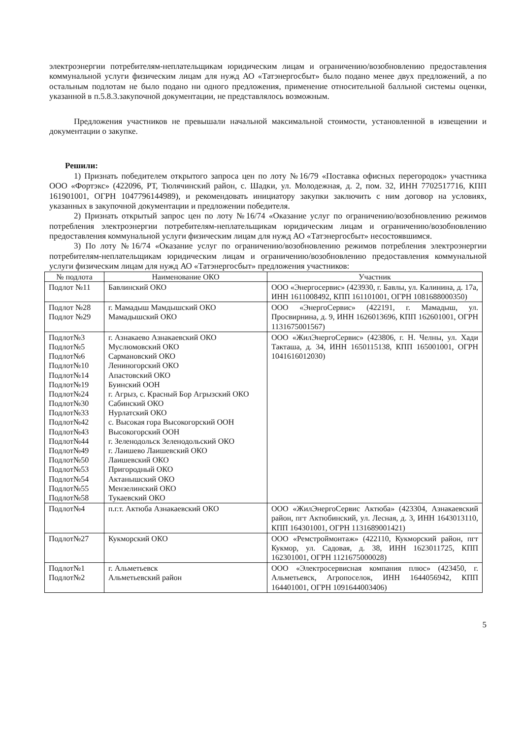электроэнергии потребителям-неплательщикам юридическим лицам и ограничению/возобновлению предоставления коммунальной услуги физическим лицам для нужд АО «Татэнергосбыт» было подано менее двух предложений, а по остальным подлотам не было подано ни одного предложения, применение относительной балльной системы оценки, указанной в п.5.8.3.закупочной документации, не представлялось возможным.
Предложения участников не превышали начальной максимальной стоимости, установленной в извещении и документации о закупке.
Решили:
1) Признать победителем открытого запроса цен по лоту №16/79 «Поставка офисных перегородок» участника ООО «Фортэкс» (422096, РТ, Тюлячинский район, с. Шадки, ул. Молодежная, д. 2, пом. 32, ИНН 7702517716, КПП 161901001, ОГРН 1047796144989), и рекомендовать инициатору закупки заключить с ним договор на условиях, указанных в закупочной документации и предложении победителя.
2) Признать открытый запрос цен по лоту №16/74 «Оказание услуг по ограничению/возобновлению режимов потребления электроэнергии потребителям-неплательщикам юридическим лицам и ограничению/возобновлению предоставления коммунальной услуги физическим лицам для нужд АО «Татэнергосбыт» несостоявшимся.
3) По лоту №16/74 «Оказание услуг по ограничению/возобновлению режимов потребления электроэнергии потребителям-неплательщикам юридическим лицам и ограничению/возобновлению предоставления коммунальной услуги физическим лицам для нужд АО «Татэнергосбыт» предложения участников:
| № подлота | Наименование ОКО | Участник |
| --- | --- | --- |
| Подлот №11 | Бавлинский ОКО | ООО «Энергосервис» (423930, г. Бавлы, ул. Калинина, д. 17а, ИНН 1611008492, КПП 161101001, ОГРН 1081688000350) |
| Подлот №28 Подлот №29 | г. Мамадыш Мамдышский ОКО Мамадышский ОКО | ООО «ЭнергоСервис» (422191, г. Мамадыш, ул. Просвирнина, д. 9, ИНН 1626013696, КПП 162601001, ОГРН 1131675001567) |
| Подлот№3 Подлот№5 Подлот№6 Подлот№10 Подлот№14 Подлот№19 Подлот№24 Подлот№30 Подлот№33 Подлот№42 Подлот№43 Подлот№44 Подлот№49 Подлот№50 Подлот№53 Подлот№54 Подлот№55 Подлот№58 | г. Азнакаево Азнакаевский ОКО Муслюмовский ОКО Сармановский ОКО Лениногорский ОКО Апастовский ОКО Буинский ООН г. Агрыз, с. Красный Бор Агрызский ОКО Сабинский ОКО Нурлатский ОКО с. Высокая гора Высокогорский ООН Высокогорский ООН г. Зеленодольск Зеленодольский ОКО г. Лаишево Лаишевский ОКО Лаишевский ОКО Пригородный ОКО Актанышский ОКО Мензелинский ОКО Тукаевский ОКО | ООО «ЖилЭнергоСервис» (423806, г. Н. Челны, ул. Хади Такташа, д. 34, ИНН 1650115138, КПП 165001001, ОГРН 1041616012030) |
| Подлот№4 | п.г.т. Актюба Азнакаевский ОКО | ООО «ЖилЭнергоСервис Актюба» (423304, Азнакаевский район, пгт Актюбинский, ул. Лесная, д. 3, ИНН 1643013110, КПП 164301001, ОГРН 1131689001421) |
| Подлот№27 | Кукморский ОКО | ООО «Ремстроймонтаж» (422110, Кукморский район, пгт Кукмор, ул. Садовая, д. 38, ИНН 1623011725, КПП 162301001, ОГРН 1121675000028) |
| Подлот№1 Подлот№2 | г. Альметьевск Альметьевский район | ООО «Электросервисная компания плюс» (423450, г. Альметьевск, Агропоселок, ИНН 1644056942, КПП 164401001, ОГРН 1091644003406) |
5